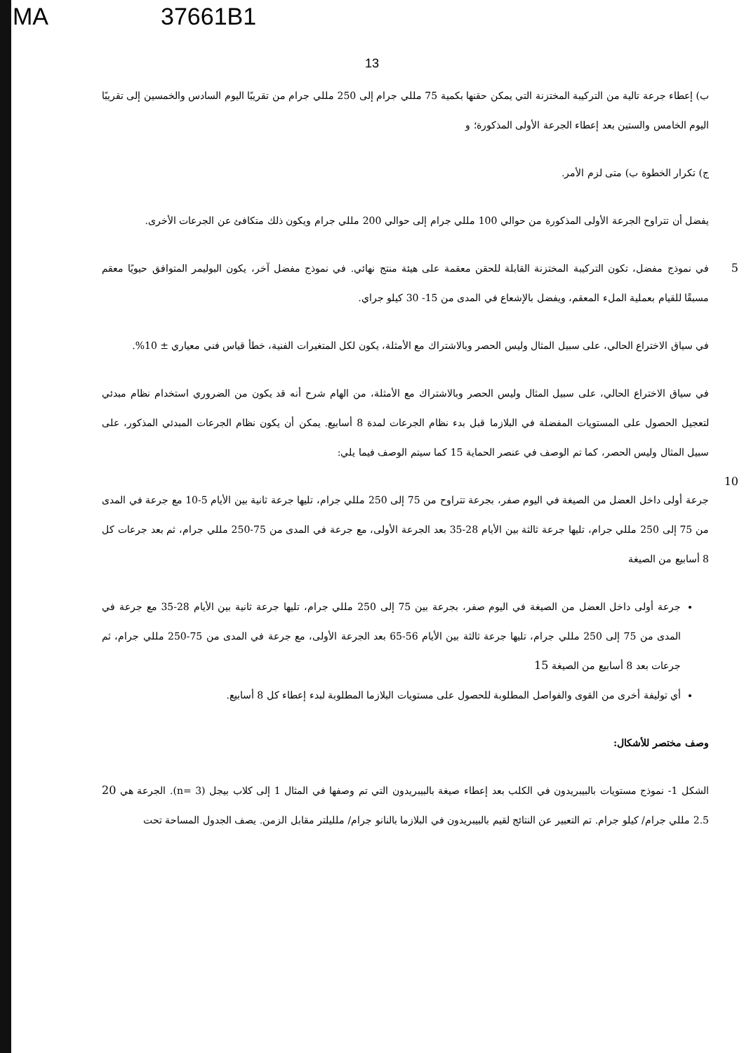MA 37661B1
13
ب) إعطاء جرعة تالية من التركيبة المختزنة التي يمكن حقنها بكمية 75 مللي جرام إلى 250 مللي جرام من تقريبًا اليوم السادس والخمسين إلى تقريبًا اليوم الخامس والستين بعد إعطاء الجرعة الأولى المذكورة؛ و
ج) تكرار الخطوة ب) متى لزم الأمر.
يفضل أن تتراوح الجرعة الأولى المذكورة من حوالي 100 مللي جرام إلى حوالي 200 مللي جرام ويكون ذلك متكافئ عن الجرعات الأخرى.
5 في نموذج مفضل، تكون التركيبة المختزنة القابلة للحقن معقمة على هيئة منتج نهائي. في نموذج مفضل آخر، يكون البوليمر المتوافق حيويًا معقم مسبقًا للقيام بعملية الملء المعقم، ويفضل بالإشعاع في المدى من 15- 30 كيلو جراي.
في سياق الاختراع الحالي، على سبيل المثال وليس الحصر وبالاشتراك مع الأمثلة، يكون لكل المتغيرات الفنية، خطأ قياس فني معياري ± 10%.
في سياق الاختراع الحالي، على سبيل المثال وليس الحصر وبالاشتراك مع الأمثلة، من الهام شرح أنه قد يكون من الضروري استخدام نظام مبدئي لتعجيل الحصول على المستويات المفضلة في البلازما قبل بدء نظام الجرعات لمدة 8 أسابيع. يمكن أن يكون نظام الجرعات المبدئي المذكور، على 10 سبيل المثال وليس الحصر، كما تم الوصف في عنصر الحماية 15 كما سيتم الوصف فيما يلي:
جرعة أولى داخل العضل من الصيغة في اليوم صفر، بجرعة تتراوح من 75 إلى 250 مللي جرام، تليها جرعة ثانية بين الأيام 5-10 مع جرعة في المدى من 75 إلى 250 مللي جرام، تليها جرعة ثالثة بين الأيام 28-35 بعد الجرعة الأولى، مع جرعة في المدى من 75-250 مللي جرام، ثم بعد جرعات كل 8 أسابيع من الصيغة
جرعة أولى داخل العضل من الصيغة في اليوم صفر، بجرعة بين 75 إلى 250 مللي جرام، تليها جرعة ثانية بين الأيام 28-35 مع جرعة في المدى من 75 إلى 250 مللي جرام، تليها جرعة ثالثة بين الأيام 56-65 بعد الجرعة الأولى، مع جرعة في المدى من 75-250 مللي جرام، ثم جرعات بعد 8 أسابيع من الصيغة 15
أي توليفة أخرى من القوى والفواصل المطلوبة للحصول على مستويات البلازما المطلوبة لبدء إعطاء كل 8 أسابيع.
وصف مختصر للأشكال:
الشكل 1- نموذج مستويات بالبيبريدون في الكلب بعد إعطاء صيغة بالبيبريدون التي تم وصفها في المثال 1 إلى كلاب بيجل (n= 3). الجرعة هي 20 2.5 مللي جرام/ كيلو جرام. تم التعبير عن النتائج لقيم بالبيبريدون في البلازما بالنانو جرام/ ملليلتر مقابل الزمن. يصف الجدول المساحة تحت